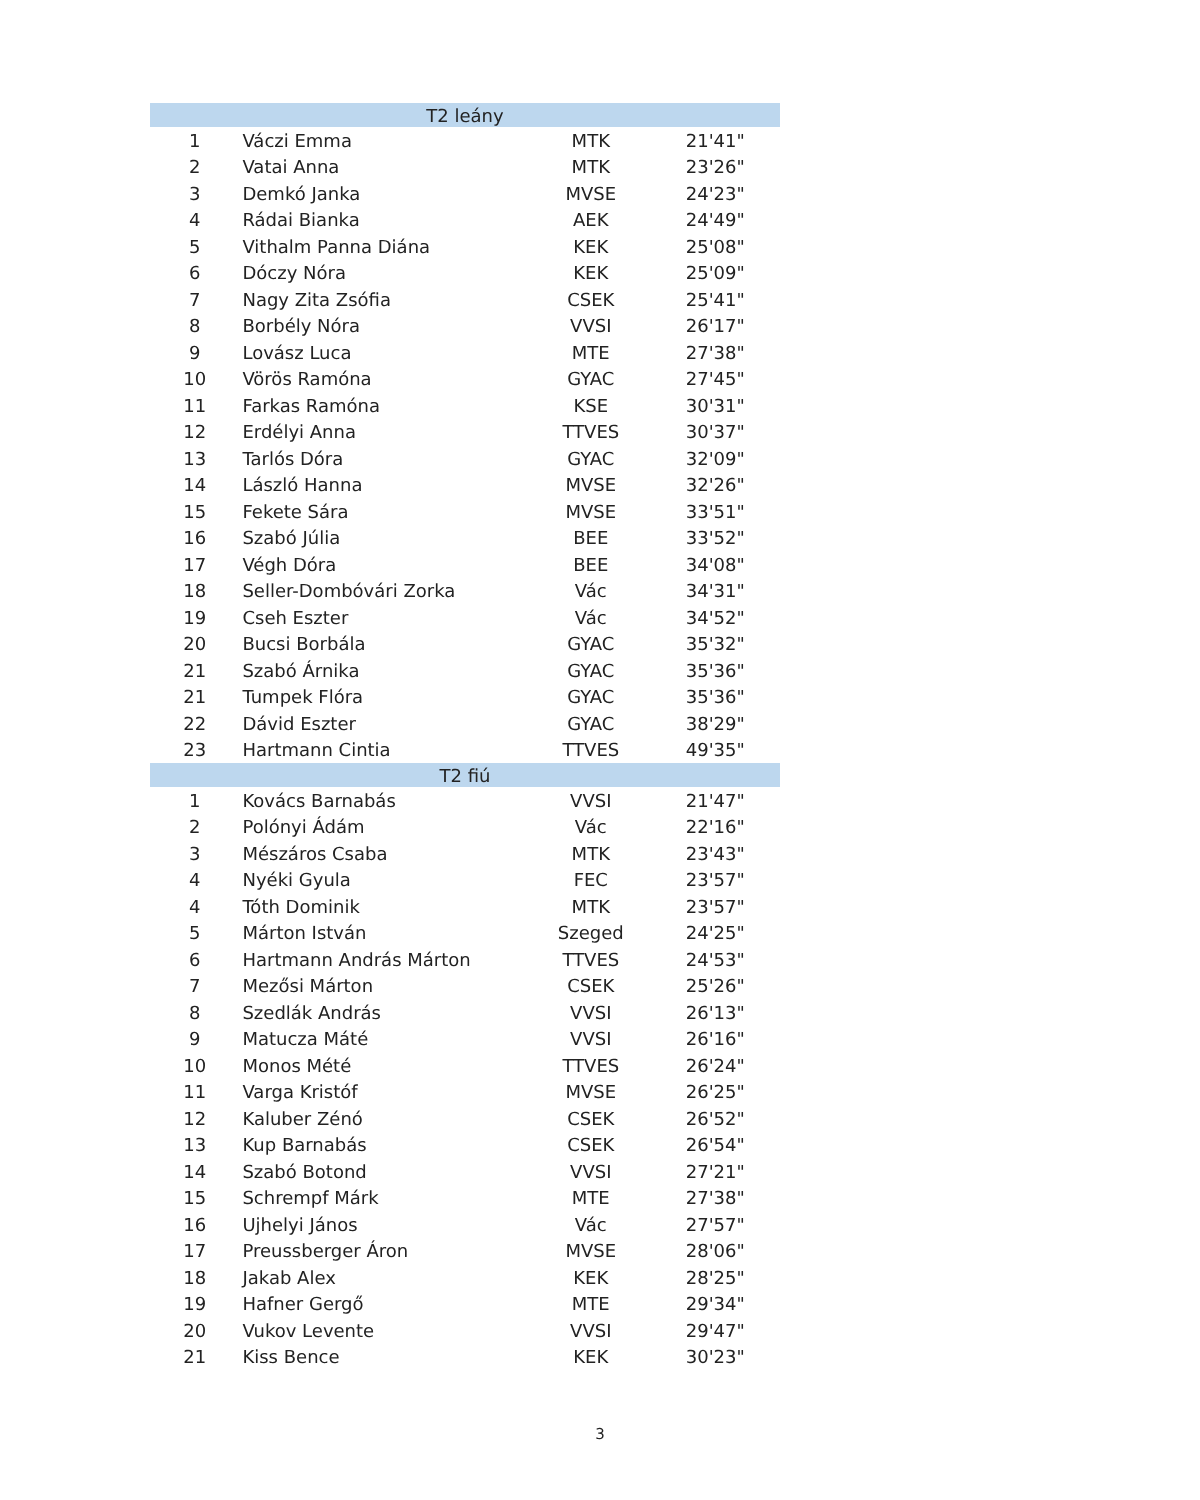| T2 leány | | | |
| 1 | Váczi Emma | MTK | 21'41" |
| 2 | Vatai Anna | MTK | 23'26" |
| 3 | Demkó Janka | MVSE | 24'23" |
| 4 | Rádai Bianka | AEK | 24'49" |
| 5 | Vithalm Panna Diána | KEK | 25'08" |
| 6 | Dóczy Nóra | KEK | 25'09" |
| 7 | Nagy Zita Zsófia | CSEK | 25'41" |
| 8 | Borbély Nóra | VVSI | 26'17" |
| 9 | Lovász Luca | MTE | 27'38" |
| 10 | Vörös Ramóna | GYAC | 27'45" |
| 11 | Farkas Ramóna | KSE | 30'31" |
| 12 | Erdélyi Anna | TTVES | 30'37" |
| 13 | Tarlós Dóra | GYAC | 32'09" |
| 14 | László Hanna | MVSE | 32'26" |
| 15 | Fekete Sára | MVSE | 33'51" |
| 16 | Szabó Júlia | BEE | 33'52" |
| 17 | Végh Dóra | BEE | 34'08" |
| 18 | Seller-Dombóvári Zorka | Vác | 34'31" |
| 19 | Cseh Eszter | Vác | 34'52" |
| 20 | Bucsi Borbála | GYAC | 35'32" |
| 21 | Szabó Árnika | GYAC | 35'36" |
| 21 | Tumpek Flóra | GYAC | 35'36" |
| 22 | Dávid Eszter | GYAC | 38'29" |
| 23 | Hartmann Cintia | TTVES | 49'35" |
| T2 fiú | | | |
| 1 | Kovács Barnabás | VVSI | 21'47" |
| 2 | Polónyi Ádám | Vác | 22'16" |
| 3 | Mészáros Csaba | MTK | 23'43" |
| 4 | Nyéki Gyula | FEC | 23'57" |
| 4 | Tóth Dominik | MTK | 23'57" |
| 5 | Márton István | Szeged | 24'25" |
| 6 | Hartmann András Márton | TTVES | 24'53" |
| 7 | Mezősi Márton | CSEK | 25'26" |
| 8 | Szedlák András | VVSI | 26'13" |
| 9 | Matucza Máté | VVSI | 26'16" |
| 10 | Monos Mété | TTVES | 26'24" |
| 11 | Varga Kristóf | MVSE | 26'25" |
| 12 | Kaluber Zénó | CSEK | 26'52" |
| 13 | Kup Barnabás | CSEK | 26'54" |
| 14 | Szabó Botond | VVSI | 27'21" |
| 15 | Schrempf Márk | MTE | 27'38" |
| 16 | Ujhelyi János | Vác | 27'57" |
| 17 | Preussberger Áron | MVSE | 28'06" |
| 18 | Jakab Alex | KEK | 28'25" |
| 19 | Hafner Gergő | MTE | 29'34" |
| 20 | Vukov Levente | VVSI | 29'47" |
| 21 | Kiss Bence | KEK | 30'23" |
3